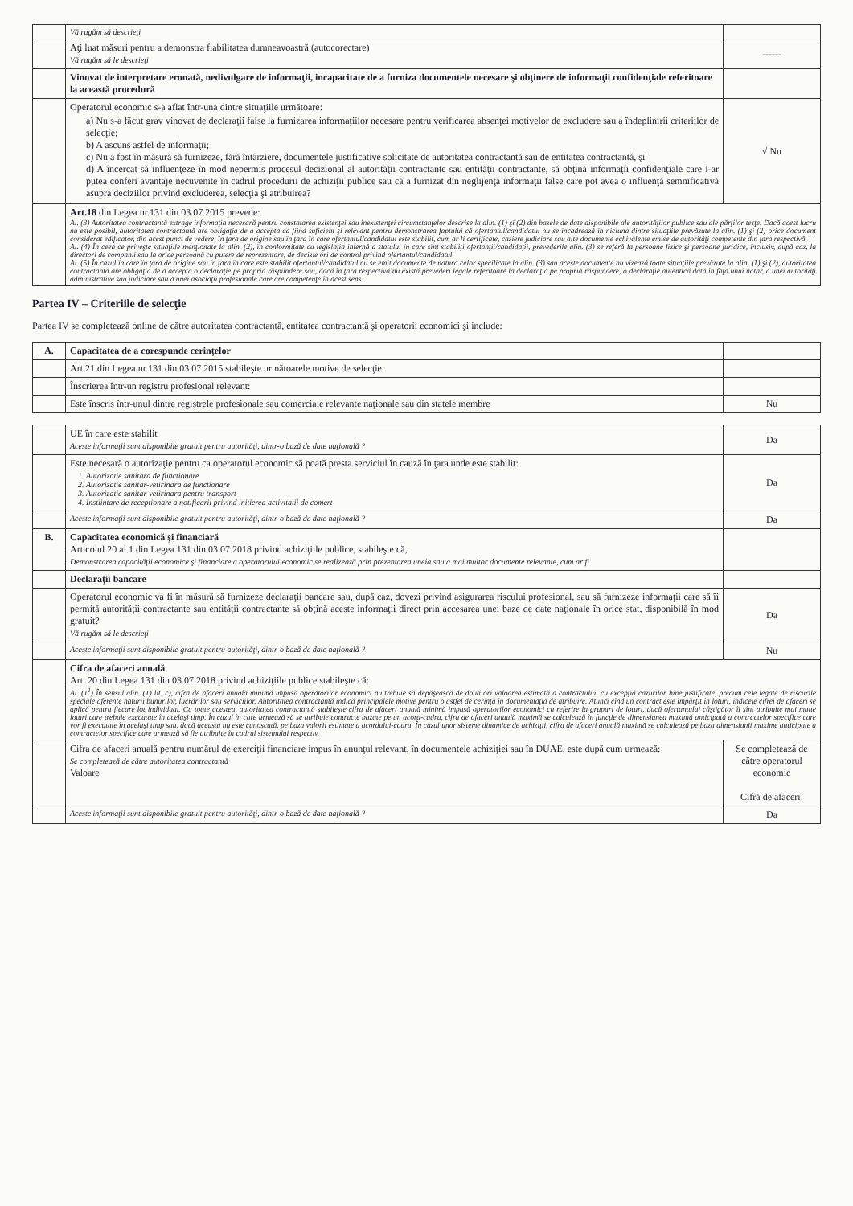| | Vă rugăm să descrieţi | |
| | Aţi luat măsuri pentru a demonstra fiabilitatea dumneavoastră (autocorectare) Vă rugăm să le descrieţi | ------ |
| | Vinovat de interpretare eronată, nedivulgare de informaţii, incapacitate de a furniza documentele necesare şi obţinere de informaţii confidenţiale referitoare la această procedură | |
| | Operatorul economic s-a aflat într-una dintre situaţiile următoare: a) Nu s-a făcut grav vinovat de declaraţii false la furnizarea informaţiilor necesare pentru verificarea absenţei motivelor de excludere sau a îndeplinirii criteriilor de selecţie; b) A ascuns astfel de informaţii; c) Nu a fost în măsură să furnizeze, fără întârziere, documentele justificative solicitate de autoritatea contractantă sau de entitatea contractantă, şi d) A încercat să influenţeze în mod nepermis procesul decizional al autorităţii contractante sau entităţii contractante, să obţină informaţii confidenţiale care i-ar putea conferi avantaje necuvenite în cadrul procedurii de achiziţii publice sau că a furnizat din neglijenţă informaţii false care pot avea o influenţă semnificativă asupra deciziilor privind excluderea, selecţia şi atribuirea? | √ Nu |
| | Art.18 din Legea nr.131 din 03.07.2015 prevede: Al. (3) Autoritatea contractantă extrage informaţia necesară pentru constatarea existenţei sau inexistenţei circumstanţelor descrise la alin. (1) şi (2) din bazele de date disponibile ale autorităţilor publice sau ale părţilor terţe. Dacă acest lucru nu este posibil, autoritatea contractantă are obligaţia de a accepta ca fiind suficient şi relevant pentru demonstrarea faptului că ofertantul/candidatul nu se încadrează în niciuna dintre situaţiile prevăzute la alin. (1) şi (2) orice document considerat edificator, din acest punct de vedere, în ţara de origine sau în ţara în care ofertantul/candidatul este stabilit, cum ar fi certificate, caziere judiciare sau alte documente echivalente emise de autorităţi competente din ţara respectivă. Al. (4) În ceea ce priveşte situaţiile menţionate la alin. (2), în conformitate cu legislaţia internă a statului în care sînt stabiliţi ofertanţii/candidaţii, prevederile alin. (3) se referă la persoane fizice şi persoane juridice, inclusiv, după caz, la directori de companii sau la orice persoană cu putere de reprezentare, de decizie ori de control privind ofertantul/candidatul. Al. (5) În cazul în care în ţara de origine sau în ţara în care este stabilit ofertantul/candidatul nu se emit documente de natura celor specificate la alin. (3) sau aceste documente nu vizează toate situaţiile prevăzute la alin. (1) şi (2), autoritatea contractantă are obligaţia de a accepta o declaraţie pe propria răspundere sau, dacă în ţara respectivă nu există prevederi legale referitoare la declaraţia pe propria răspundere, o declaraţie autentică dată în faţa unui notar, a unei autorităţi administrative sau judiciare sau a unei asociaţii profesionale care are competenţe în acest sens. | |
Partea IV – Criteriile de selecţie
Partea IV se completează online de către autoritatea contractantă, entitatea contractantă şi operatorii economici şi include:
| A. | Capacitatea de a corespunde cerinţelor | |
| --- | --- | --- |
| | Art.21 din Legea nr.131 din 03.07.2015 stabileşte următoarele motive de selecţie: | |
| | Înscrierea într-un registru profesional relevant: | |
| | Este înscris într-unul dintre registrele profesionale sau comerciale relevante naţionale sau din statele membre | Nu |
| | UE în care este stabilit Aceste informaţii sunt disponibile gratuit pentru autorităţi, dintr-o bază de date naţională ? | Da |
| | Este necesară o autorizaţie pentru ca operatorul economic să poată presta serviciul în cauză în ţara unde este stabilit: 1. Autorizatie sanitara de functionare 2. Autorizatie sanitar-vetirinara de functionare 3. Autorizatie sanitar-vetirinara pentru transport 4. Instiintare de receptionare a notificarii privind initierea activitatii de comert | Da |
| | Aceste informaţii sunt disponibile gratuit pentru autorităţi, dintr-o bază de date naţională ? | Da |
| B. | Capacitatea economică şi financiară Articolul 20 al.1 din Legea 131 din 03.07.2018 privind achiziţiile publice, stabileşte că, Demonstrarea capacităţii economice şi financiare a operatorului economic se realizează prin prezentarea uneia sau a mai multor documente relevante, cum ar fi | |
| | Declaraţii bancare | |
| | Operatorul economic va fi în măsură să furnizeze declaraţii bancare sau, după caz, dovezi privind asigurarea riscului profesional, sau să furnizeze informaţii care să îi permită autorităţii contractante sau entităţii contractante să obţină aceste informaţii direct prin accesarea unei baze de date naţionale în orice stat, disponibilă în mod gratuit? Vă rugăm să le descrieţi | Da |
| | Aceste informaţii sunt disponibile gratuit pentru autorităţi, dintr-o bază de date naţională ? | Nu |
| | Cifra de afaceri anuală Art. 20 din Legea 131 din 03.07.2018 privind achiziţiile publice stabileşte că: Al. (1<sup>1</sup>) În sensul alin. (1) lit. c), cifra de afaceri anuală minimă impusă operatorilor economici nu trebuie să depăşească de două ori valoarea estimată a contractului, cu excepţia cazurilor bine justificate, precum cele legate de riscurile speciale aferente naturii bunurilor, lucrărilor sau serviciilor. Autoritatea contractantă indică principalele motive pentru o astfel de cerinţă în documentaţia de atribuire. Atunci cînd un contract este împărţit în loturi, indicele cifrei de afaceri se aplică pentru fiecare lot individual. Cu toate acestea, autoritatea contractantă stabileşte cifra de afaceri anuală minimă impusă operatorilor economici cu referire la grupuri de loturi, dacă ofertantului câştigător îi sînt atribuite mai multe loturi care trebuie executate în acelaşi timp. În cazul în care urmează să se atribuie contracte bazate pe un acord-cadru, cifra de afaceri anuală maximă se calculează în funcţie de dimensiunea maximă anticipată a contractelor specifice care vor fi executate în acelaşi timp sau, dacă aceasta nu este cunoscută, pe baza valorii estimate a acordului-cadru. În cazul unor sisteme dinamice de achiziţii, cifra de afaceri anuală maximă se calculează pe baza dimensiunii maxime anticipate a contractelor specifice care urmează să fie atribuite în cadrul sistemului respectiv. | |
| | Cifra de afaceri anuală pentru numărul de exerciţii financiare impus în anunţul relevant, în documentele achiziţiei sau în DUAE, este după cum urmează: Se completează de către autoritatea contractantă Valoare | Se completează de către operatorul economic Cifră de afaceri: |
| | Aceste informaţii sunt disponibile gratuit pentru autorităţi, dintr-o bază de date naţională ? | Da |